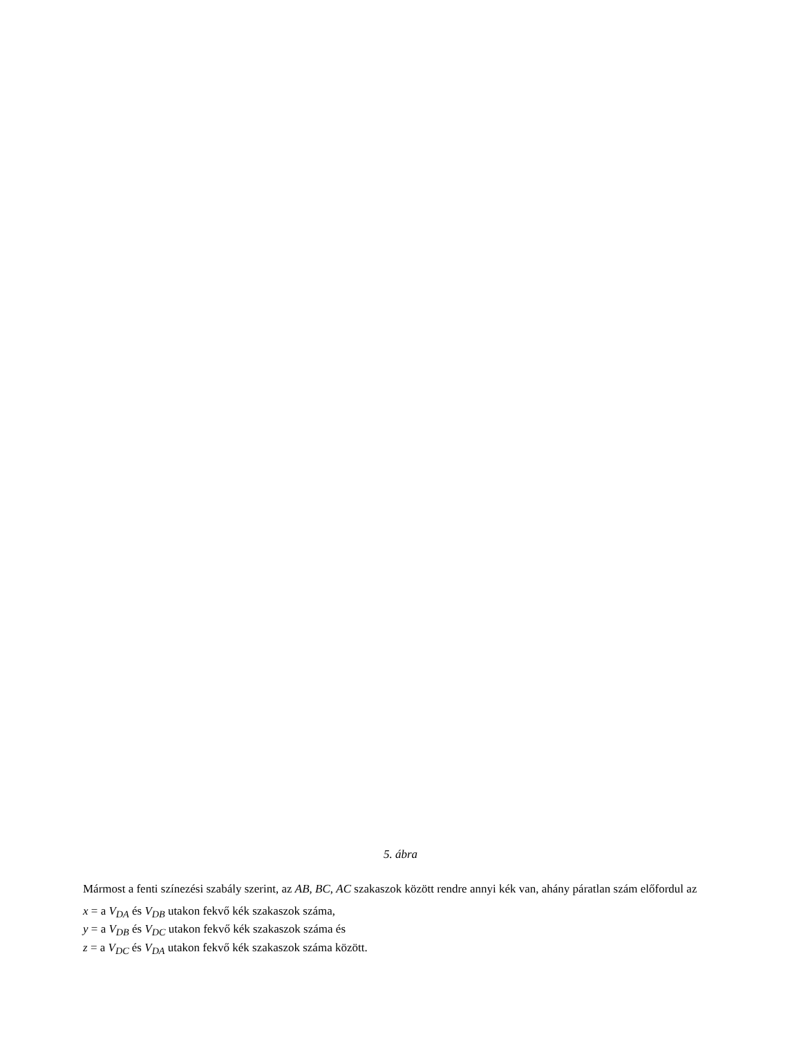5. ábra
Mármost a fenti színezési szabály szerint, az AB, BC, AC szakaszok között rendre annyi kék van, ahány páratlan szám előfordul az
x = a V<sub>DA</sub> és V<sub>DB</sub> utakon fekvő kék szakaszok száma,
y = a V<sub>DB</sub> és V<sub>DC</sub> utakon fekvő kék szakaszok száma és
z = a V<sub>DC</sub> és V<sub>DA</sub> utakon fekvő kék szakaszok száma között.